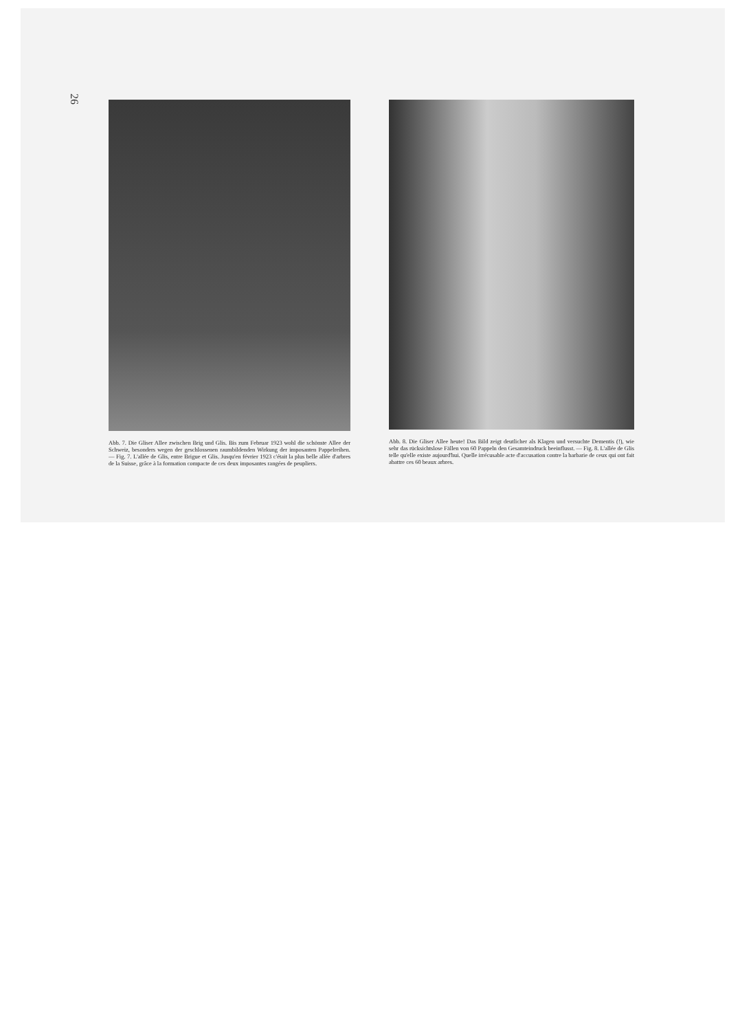26
Abb. 7. Die Gliser Allee zwischen Brig und Glis. Bis zum Februar 1923 wohl die schönste Allee der Schweiz, besonders wegen der geschlossenen raumbildenden Wirkung der imposanten Pappelreihen. — Fig. 7. L'allée de Glis, entre Brigue et Glis. Jusqu'en février 1923 c'était la plus belle allée d'arbres de la Suisse, grâce à la formation compacte de ces deux imposantes rangées de peupliers.
Abb. 8. Die Gliser Allee heute! Das Bild zeigt deutlicher als Klagen und versuchte Dementis (!), wie sehr das rücksichtslose Fällen von 60 Pappeln den Gesamteindruck beeinflusst. — Fig. 8. L'allée de Glis telle qu'elle existe aujourd'hui. Quelle irrécusable acte d'accusation contre la barbarie de ceux qui ont fait abattre ces 60 beaux arbres.